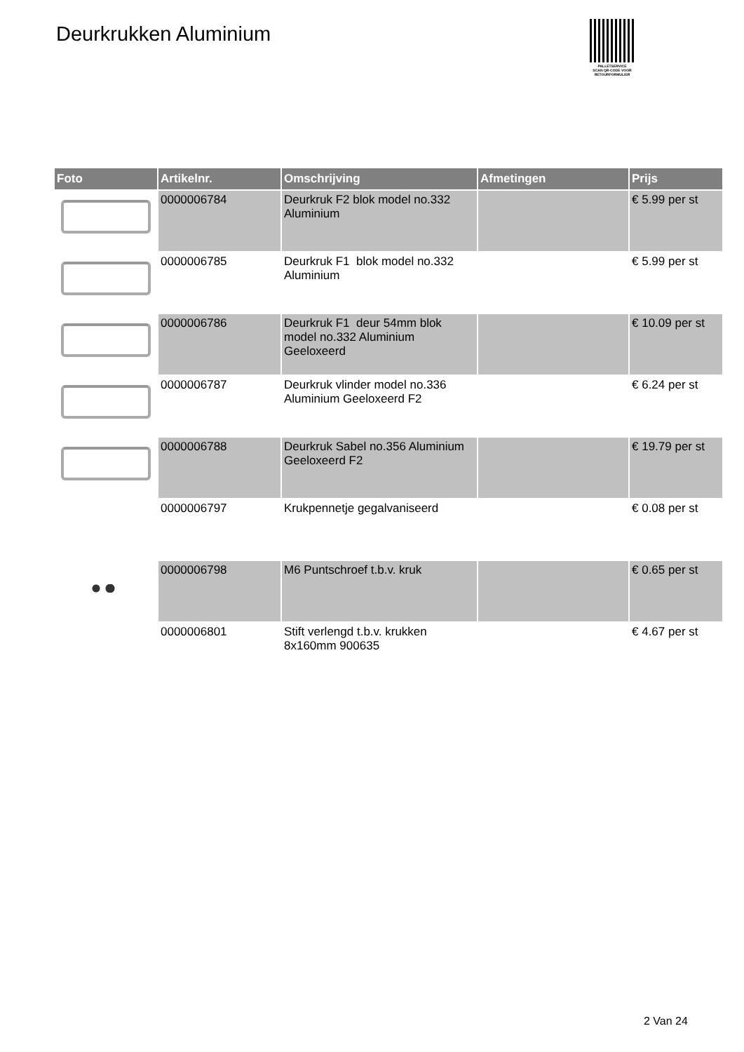Deurkrukken Aluminium
PALLETSERVICE
SCAN QR-CODE VOOR RETOURFORMULIER
| Foto | Artikelnr. | Omschrijving | Afmetingen | Prijs |
| --- | --- | --- | --- | --- |
| | 0000006784 | Deurkruk F2 blok model no.332 Aluminium | | € 5.99 per st |
| | 0000006785 | Deurkruk F1 blok model no.332 Aluminium | | € 5.99 per st |
| | 0000006786 | Deurkruk F1 deur 54mm blok model no.332 Aluminium Geeloxeerd | | € 10.09 per st |
| | 0000006787 | Deurkruk vlinder model no.336 Aluminium Geeloxeerd F2 | | € 6.24 per st |
| | 0000006788 | Deurkruk Sabel no.356 Aluminium Geeloxeerd F2 | | € 19.79 per st |
| | 0000006797 | Krukpennetje gegalvaniseerd | | € 0.08 per st |
| | 0000006798 | M6 Puntschroef t.b.v. kruk | | € 0.65 per st |
| | 0000006801 | Stift verlengd t.b.v. krukken 8x160mm 900635 | | € 4.67 per st |
2 Van 24